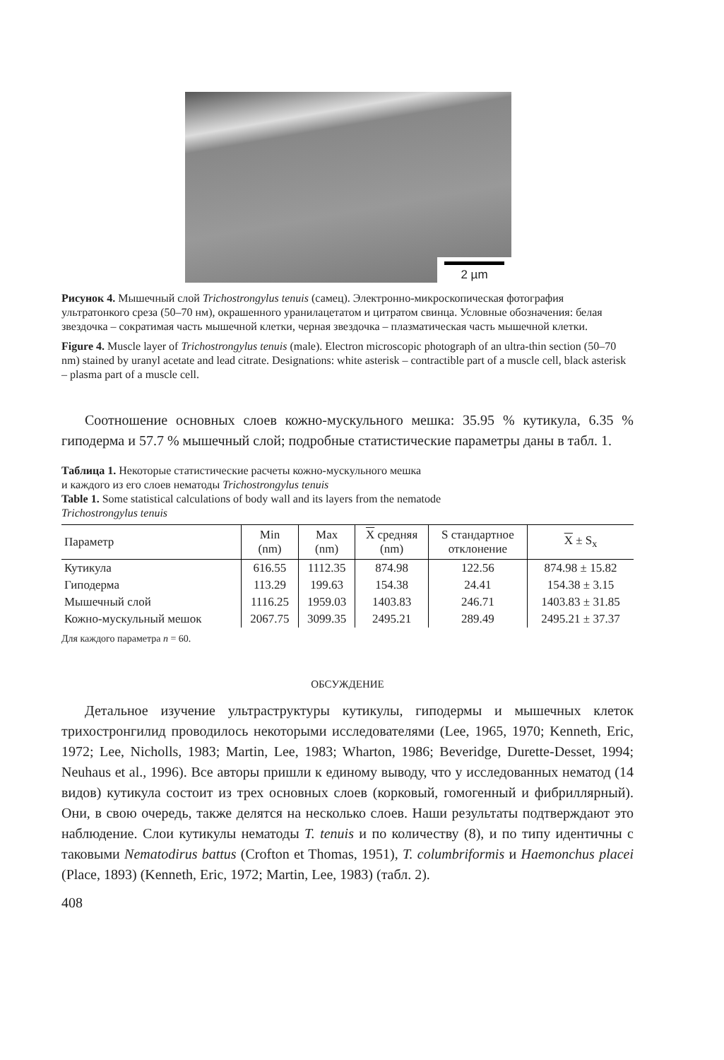2 µm
Рисунок 4. Мышечный слой Trichostrongylus tenuis (самец). Электронно-микроскопическая фотография ультратонкого среза (50–70 нм), окрашенного уранилацетатом и цитратом свинца. Условные обозначения: белая звездочка – сократимая часть мышечной клетки, черная звездочка – плазматическая часть мышечной клетки.
Figure 4. Muscle layer of Trichostrongylus tenuis (male). Electron microscopic photograph of an ultra-thin section (50–70 nm) stained by uranyl acetate and lead citrate. Designations: white asterisk – contractible part of a muscle cell, black asterisk – plasma part of a muscle cell.
Соотношение основных слоев кожно-мускульного мешка: 35.95 % кутикула, 6.35 % гиподерма и 57.7 % мышечный слой; подробные статистические параметры даны в табл. 1.
Таблица 1. Некоторые статистические расчеты кожно-мускульного мешка
и каждого из его слоев нематоды Trichostrongylus tenuis
Table 1. Some statistical calculations of body wall and its layers from the nematode
Trichostrongylus tenuis
| Параметр | Min (nm) | Max (nm) | X средняя (nm) | S стандартное отклонение | X ± S<sub>x</sub> |
| --- | --- | --- | --- | --- | --- |
| Кутикула | 616.55 | 1112.35 | 874.98 | 122.56 | 874.98 ± 15.82 |
| Гиподерма | 113.29 | 199.63 | 154.38 | 24.41 | 154.38 ± 3.15 |
| Мышечный слой | 1116.25 | 1959.03 | 1403.83 | 246.71 | 1403.83 ± 31.85 |
| Кожно-мускульный мешок | 2067.75 | 3099.35 | 2495.21 | 289.49 | 2495.21 ± 37.37 |
Для каждого параметра n = 60.
ОБСУЖДЕНИЕ
Детальное изучение ультраструктуры кутикулы, гиподермы и мышечных клеток трихостронгилид проводилось некоторыми исследователями (Lee, 1965, 1970; Kenneth, Eric, 1972; Lee, Nicholls, 1983; Martin, Lee, 1983; Wharton, 1986; Beveridge, Durette-Desset, 1994; Neuhaus et al., 1996). Все авторы пришли к единому выводу, что у исследованных нематод (14 видов) кутикула состоит из трех основных слоев (корковый, гомогенный и фибриллярный). Они, в свою очередь, также делятся на несколько слоев. Наши результаты подтверждают это наблюдение. Слои кутикулы нематоды T. tenuis и по количеству (8), и по типу идентичны с таковыми Nematodirus battus (Crofton et Thomas, 1951), T. columbriformis и Haemonchus placei (Place, 1893) (Kenneth, Eric, 1972; Martin, Lee, 1983) (табл. 2).
408